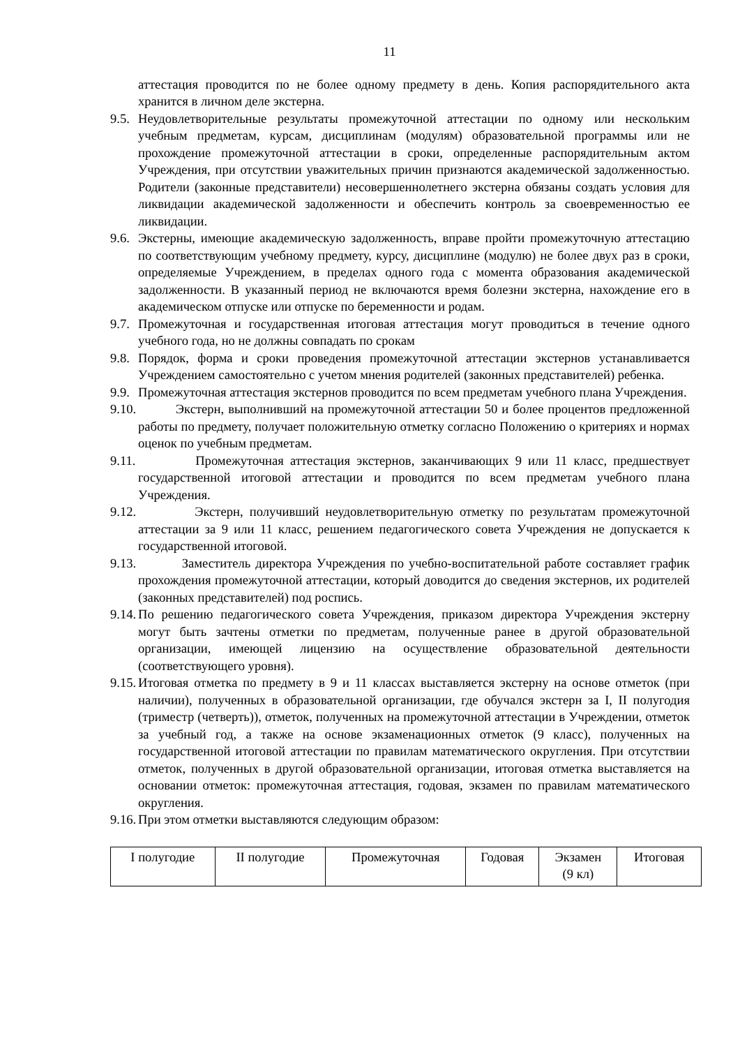11
аттестация проводится по не более одному предмету в день. Копия распорядительного акта хранится в личном деле экстерна.
9.5. Неудовлетворительные результаты промежуточной аттестации по одному или нескольким учебным предметам, курсам, дисциплинам (модулям) образовательной программы или не прохождение промежуточной аттестации в сроки, определенные распорядительным актом Учреждения, при отсутствии уважительных причин признаются академической задолженностью. Родители (законные представители) несовершеннолетнего экстерна обязаны создать условия для ликвидации академической задолженности и обеспечить контроль за своевременностью ее ликвидации.
9.6. Экстерны, имеющие академическую задолженность, вправе пройти промежуточную аттестацию по соответствующим учебному предмету, курсу, дисциплине (модулю) не более двух раз в сроки, определяемые Учреждением, в пределах одного года с момента образования академической задолженности. В указанный период не включаются время болезни экстерна, нахождение его в академическом отпуске или отпуске по беременности и родам.
9.7. Промежуточная и государственная итоговая аттестация могут проводиться в течение одного учебного года, но не должны совпадать по срокам
9.8. Порядок, форма и сроки проведения промежуточной аттестации экстернов устанавливается Учреждением самостоятельно с учетом мнения родителей (законных представителей) ребенка.
9.9. Промежуточная аттестация экстернов проводится по всем предметам учебного плана Учреждения.
9.10. Экстерн, выполнивший на промежуточной аттестации 50 и более процентов предложенной работы по предмету, получает положительную отметку согласно Положению о критериях и нормах оценок по учебным предметам.
9.11. Промежуточная аттестация экстернов, заканчивающих 9 или 11 класс, предшествует государственной итоговой аттестации и проводится по всем предметам учебного плана Учреждения.
9.12. Экстерн, получивший неудовлетворительную отметку по результатам промежуточной аттестации за 9 или 11 класс, решением педагогического совета Учреждения не допускается к государственной итоговой.
9.13. Заместитель директора Учреждения по учебно-воспитательной работе составляет график прохождения промежуточной аттестации, который доводится до сведения экстернов, их родителей (законных представителей) под роспись.
9.14. По решению педагогического совета Учреждения, приказом директора Учреждения экстерну могут быть зачтены отметки по предметам, полученные ранее в другой образовательной организации, имеющей лицензию на осуществление образовательной деятельности (соответствующего уровня).
9.15. Итоговая отметка по предмету в 9 и 11 классах выставляется экстерну на основе отметок (при наличии), полученных в образовательной организации, где обучался экстерн за I, II полугодия (триместр (четверть)), отметок, полученных на промежуточной аттестации в Учреждении, отметок за учебный год, а также на основе экзаменационных отметок (9 класс), полученных на государственной итоговой аттестации по правилам математического округления. При отсутствии отметок, полученных в другой образовательной организации, итоговая отметка выставляется на основании отметок: промежуточная аттестация, годовая, экзамен по правилам математического округления.
9.16. При этом отметки выставляются следующим образом:
| I полугодие | II полугодие | Промежуточная | Годовая | Экзамен (9 кл) | Итоговая |